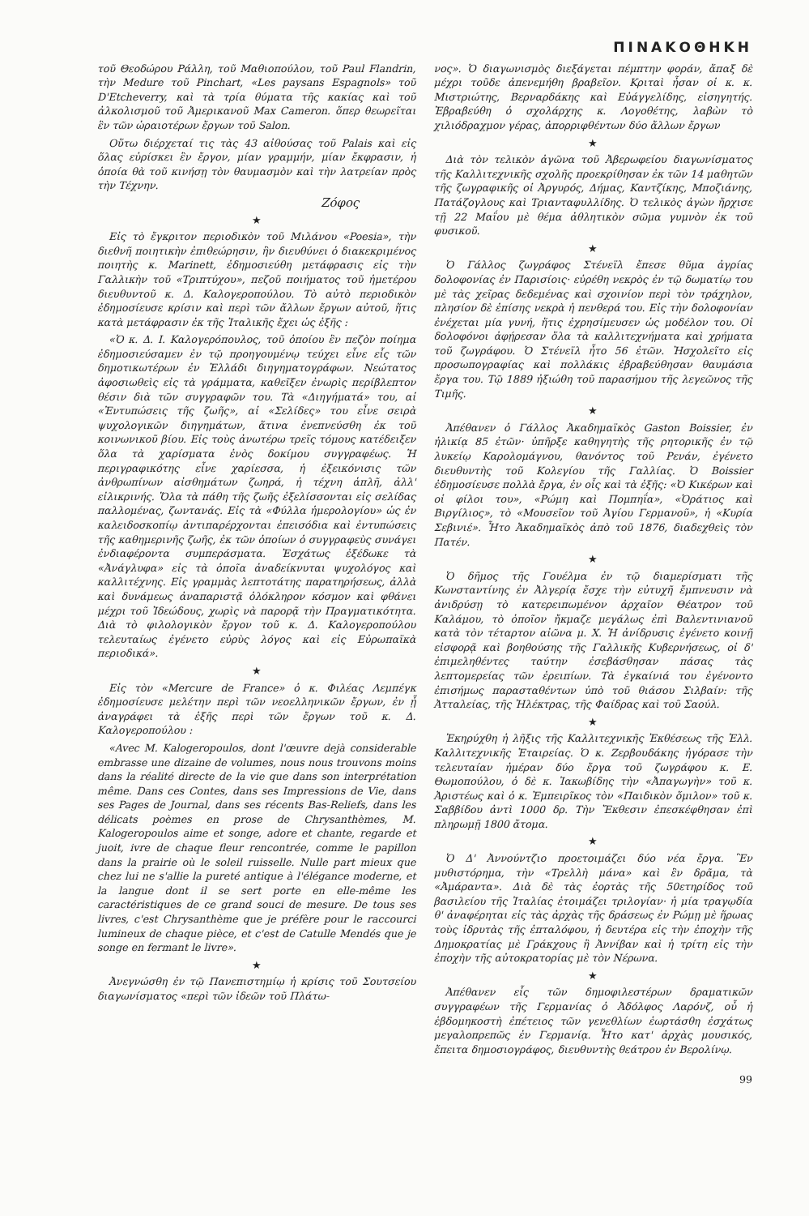ΠΙΝΑΚΟΘΗΚΗ
τοῦ Θεοδώρου Ράλλη, τοῦ Μαθιοπούλου, τοῦ Paul Flandrin, τὴν Medure τοῦ Pinchart, «Les paysans Espagnols» τοῦ D'Etcheverry, καὶ τὰ τρία θύματα τῆς κακίας καὶ τοῦ ἀλκολισμοῦ τοῦ Ἀμερικανοῦ Max Cameron. ὅπερ θεωρεῖται ἓν τῶν ὡραιοτέρων ἔργων τοῦ Salon.
Οὕτω διέρχεταί τις τὰς 43 αἰθούσας τοῦ Palais καὶ εἰς ὅλας εὑρίσκει ἓν ἔργον, μίαν γραμμήν, μίαν ἔκφρασιν, ἡ ὁποία θὰ τοῦ κινήσῃ τὸν θαυμασμὸν καὶ τὴν λατρείαν πρὸς τὴν Τέχνην.
Ζόφος
★
Εἰς τὸ ἔγκριτον περιοδικὸν τοῦ Μιλάνου «Poesia», τὴν διεθνῆ ποιητικὴν ἐπιθεώρησιν, ἣν διευθύνει ὁ διακεκριμένος ποιητὴς κ. Marinett, ἐδημοσιεύθη μετάφρασις εἰς τὴν Γαλλικὴν τοῦ «Τριπτύχου», πεζοῦ ποιήματος τοῦ ἡμετέρου διευθυντοῦ κ. Δ. Καλογεροπούλου. Τὸ αὐτὸ περιοδικὸν ἐδημοσίευσε κρίσιν καὶ περὶ τῶν ἄλλων ἔργων αὐτοῦ, ἥτις κατὰ μετάφρασιν ἐκ τῆς Ἰταλικῆς ἔχει ὡς ἑξῆς :
«Ὁ κ. Δ. Ι. Καλογερόπουλος, τοῦ ὁποίου ἓν πεζὸν ποίημα ἐδημοσιεύσαμεν ἐν τῷ προηγουμένῳ τεύχει εἶνε εἷς τῶν δημοτικωτέρων ἐν Ἑλλάδι διηγηματογράφων. Νεώτατος ἀφοσιωθεὶς εἰς τὰ γράμματα, καθεῖξεν ἐνωρὶς περίβλεπτον θέσιν διὰ τῶν συγγραφῶν του. Τὰ «Διηγήματά» του, αἱ «Ἐντυπώσεις τῆς ζωῆς», αἱ «Σελίδες» του εἶνε σειρὰ ψυχολογικῶν διηγημάτων, ἅτινα ἐνεπνεύσθη ἐκ τοῦ κοινωνικοῦ βίου. Εἰς τοὺς ἀνωτέρω τρεῖς τόμους κατέδειξεν ὅλα τὰ χαρίσματα ἑνὸς δοκίμου συγγραφέως. Ἡ περιγραφικότης εἶνε χαρίεσσα, ἡ ἐξεικόνισις τῶν ἀνθρωπίνων αἰσθημάτων ζωηρά, ἡ τέχνη ἁπλῆ, ἀλλ' εἰλικρινής. Ὅλα τὰ πάθη τῆς ζωῆς ἐξελίσσονται εἰς σελίδας παλλομένας, ζωντανάς. Εἰς τὰ «Φύλλα ἡμερολογίου» ὡς ἐν καλειδοσκοπίῳ ἀντιπαρέρχονται ἐπεισόδια καὶ ἐντυπώσεις τῆς καθημερινῆς ζωῆς, ἐκ τῶν ὁποίων ὁ συγγραφεὺς συνάγει ἐνδιαφέροντα συμπεράσματα. Ἐσχάτως ἐξέδωκε τὰ «Ἀνάγλυφα» εἰς τὰ ὁποῖα ἀναδείκνυται ψυχολόγος καὶ καλλιτέχνης. Εἰς γραμμὰς λεπτοτάτης παρατηρήσεως, ἀλλὰ καὶ δυνάμεως ἀναπαριστᾷ ὁλόκληρον κόσμον καὶ φθάνει μέχρι τοῦ Ἰδεώδους, χωρὶς νὰ παρορᾷ τὴν Πραγματικότητα. Διὰ τὸ φιλολογικὸν ἔργον τοῦ κ. Δ. Καλογεροπούλου τελευταίως ἐγένετο εὐρὺς λόγος καὶ εἰς Εὐρωπαϊκὰ περιοδικά».
★
Εἰς τὸν «Mercure de France» ὁ κ. Φιλέας Λεμπέγκ ἐδημοσίευσε μελέτην περὶ τῶν νεοελληνικῶν ἔργων, ἐν ᾗ ἀναγράφει τὰ ἑξῆς περὶ τῶν ἔργων τοῦ κ. Δ. Καλογεροπούλου :
«Avec M. Kalogeropoulos, dont l'œuvre dejà considerable embrasse une dizaine de volumes, nous nous trouvons moins dans la réalité directe de la vie que dans son interprétation même. Dans ces Contes, dans ses Impressions de Vie, dans ses Pages de Journal, dans ses récents Bas-Reliefs, dans les délicats poèmes en prose de Chrysanthèmes, M. Kalogeropoulos aime et songe, adore et chante, regarde et juoit, ivre de chaque fleur rencontrée, comme le papillon dans la prairie où le soleil ruisselle. Nulle part mieux que chez lui ne s'allie la pureté antique à l'élégance moderne, et la langue dont il se sert porte en elle-même les caractéristiques de ce grand souci de mesure. De tous ses livres, c'est Chrysanthème que je préfère pour le raccourci lumineux de chaque pièce, et c'est de Catulle Mendés que je songe en fermant le livre».
★
Ἀνεγνώσθη ἐν τῷ Πανεπιστημίῳ ἡ κρίσις τοῦ Σουτσείου διαγωνίσματος «περὶ τῶν ἰδεῶν τοῦ Πλάτω-
νος». Ὁ διαγωνισμὸς διεξάγεται πέμπτην φοράν, ἅπαξ δὲ μέχρι τοῦδε ἀπενεμήθη βραβεῖον. Κριταὶ ἦσαν οἱ κ. κ. Μιστριώτης, Βερναρδάκης καὶ Εὐάγγελίδης, εἰσηγητής. Ἐβραβεύθη ὁ σχολάρχης κ. Λογοθέτης, λαβὼν τὸ χιλιόδραχμον γέρας, ἀπορριφθέντων δύο ἄλλων ἔργων
★
Διὰ τὸν τελικὸν ἀγῶνα τοῦ Ἀβερωφείου διαγωνίσματος τῆς Καλλιτεχνικῆς σχολῆς προεκρίθησαν ἐκ τῶν 14 μαθητῶν τῆς ζωγραφικῆς οἱ Ἀργυρός, Δήμας, Καντζίκης, Μποζιάνης, Πατάζογλους καὶ Τριανταφυλλίδης. Ὁ τελικὸς ἀγὼν ἤρχισε τῇ 22 Μαΐου μὲ θέμα ἀθλητικὸν σῶμα γυμνὸν ἐκ τοῦ φυσικοῦ.
★
Ὁ Γάλλος ζωγράφος Στένεϊλ ἔπεσε θῦμα ἀγρίας δολοφονίας ἐν Παρισίοις· εὑρέθη νεκρὸς ἐν τῷ δωματίῳ του μὲ τὰς χεῖρας δεδεμένας καὶ σχοινίον περὶ τὸν τράχηλον, πλησίον δὲ ἐπίσης νεκρὰ ἡ πενθερά του. Εἰς τὴν δολοφονίαν ἐνέχεται μία γυνή, ἥτις ἐχρησίμευσεν ὡς μοδέλον του. Οἱ δολοφόνοι ἀφῄρεσαν ὅλα τὰ καλλιτεχνήματα καὶ χρήματα τοῦ ζωγράφου. Ὁ Στένεϊλ ἦτο 56 ἐτῶν. Ἠσχολεῖτο εἰς προσωπογραφίας καὶ πολλάκις ἐβραβεύθησαν θαυμάσια ἔργα του. Τῷ 1889 ἠξιώθη τοῦ παρασήμου τῆς λεγεῶνος τῆς Τιμῆς.
★
Ἀπέθανεν ὁ Γάλλος Ἀκαδημαϊκὸς Gaston Boissier, ἐν ἡλικίᾳ 85 ἐτῶν· ὑπῆρξε καθηγητὴς τῆς ρητορικῆς ἐν τῷ λυκείῳ Καρολομάγνου, θανόντος τοῦ Ρενάν, ἐγένετο διευθυντὴς τοῦ Κολεγίου τῆς Γαλλίας. Ὁ Boissier ἐδημοσίευσε πολλὰ ἔργα, ἐν οἷς καὶ τὰ ἑξῆς: «Ὁ Κικέρων καὶ οἱ φίλοι του», «Ρώμη καὶ Πομπηΐα», «Ὁράτιος καὶ Βιργίλιος», τὸ «Μουσεῖον τοῦ Ἁγίου Γερμανοῦ», ἡ «Κυρία Σεβινιέ». Ἦτο Ἀκαδημαϊκὸς ἀπὸ τοῦ 1876, διαδεχθεὶς τὸν Πατέν.
★
Ὁ δῆμος τῆς Γουέλμα ἐν τῷ διαμερίσματι τῆς Κωνσταντίνης ἐν Ἀλγερίᾳ ἔσχε τὴν εὐτυχῆ ἔμπνευσιν νὰ ἀνιδρύσῃ τὸ κατερειπωμένον ἀρχαῖον Θέατρον τοῦ Καλάμου, τὸ ὁποῖον ἤκμαζε μεγάλως ἐπὶ Βαλεντινιανοῦ κατὰ τὸν τέταρτον αἰῶνα μ. Χ. Ἡ ἀνίδρυσις ἐγένετο κοινῇ εἰσφορᾷ καὶ βοηθούσης τῆς Γαλλικῆς Κυβερνήσεως, οἱ δ' ἐπιμεληθέντες ταύτην ἐσεβάσθησαν πάσας τὰς λεπτομερείας τῶν ἐρειπίων. Τὰ ἐγκαίνιά του ἐγένοντο ἐπισήμως παρασταθέντων ὑπὸ τοῦ θιάσου Σιλβαίν: τῆς Ἀτταλείας, τῆς Ἠλέκτρας, τῆς Φαίδρας καὶ τοῦ Σαούλ.
★
Ἐκηρύχθη ἡ λῆξις τῆς Καλλιτεχνικῆς Ἐκθέσεως τῆς Ἑλλ. Καλλιτεχνικῆς Ἑταιρείας. Ὁ κ. Ζερβουδάκης ἠγόρασε τὴν τελευταίαν ἡμέραν δύο ἔργα τοῦ ζωγράφου κ. Ε. Θωμοπούλου, ὁ δὲ κ. Ἰακωβίδης τὴν «Ἀπαγωγὴν» τοῦ κ. Ἀριστέως καὶ ὁ κ. Ἐμπειρῖκος τὸν «Παιδικὸν ὅμιλον» τοῦ κ. Σαββίδου ἀντὶ 1000 δρ. Τὴν Ἔκθεσιν ἐπεσκέφθησαν ἐπὶ πληρωμῇ 1800 ἄτομα.
★
Ὁ Δ' Ἀννούντζιο προετοιμάζει δύο νέα ἔργα. Ἓν μυθιστόρημα, τὴν «Τρελλὴ μάνα» καὶ ἓν δρᾶμα, τὰ «Ἀμάραντα». Διὰ δὲ τὰς ἑορτὰς τῆς 50ετηρίδος τοῦ βασιλείου τῆς Ἰταλίας ἑτοιμάζει τριλογίαν· ἡ μία τραγῳδία θ' ἀναφέρηται εἰς τὰς ἀρχὰς τῆς δράσεως ἐν Ρώμῃ μὲ ἥρωας τοὺς ἱδρυτὰς τῆς ἑπταλόφου, ἡ δευτέρα εἰς τὴν ἐποχὴν τῆς Δημοκρατίας μὲ Γράκχους ἢ Ἀννίβαν καὶ ἡ τρίτη εἰς τὴν ἐποχὴν τῆς αὐτοκρατορίας μὲ τὸν Νέρωνα.
★
Ἀπέθανεν εἷς τῶν δημοφιλεστέρων δραματικῶν συγγραφέων τῆς Γερμανίας ὁ Ἀδόλφος Λαρόνζ, οὗ ἡ ἑβδομηκοστὴ ἐπέτειος τῶν γενεθλίων ἑωρτάσθη ἐσχάτως μεγαλοπρεπῶς ἐν Γερμανίᾳ. Ἦτο κατ' ἀρχὰς μουσικός, ἔπειτα δημοσιογράφος, διευθυντὴς θεάτρου ἐν Βερολίνῳ.
99